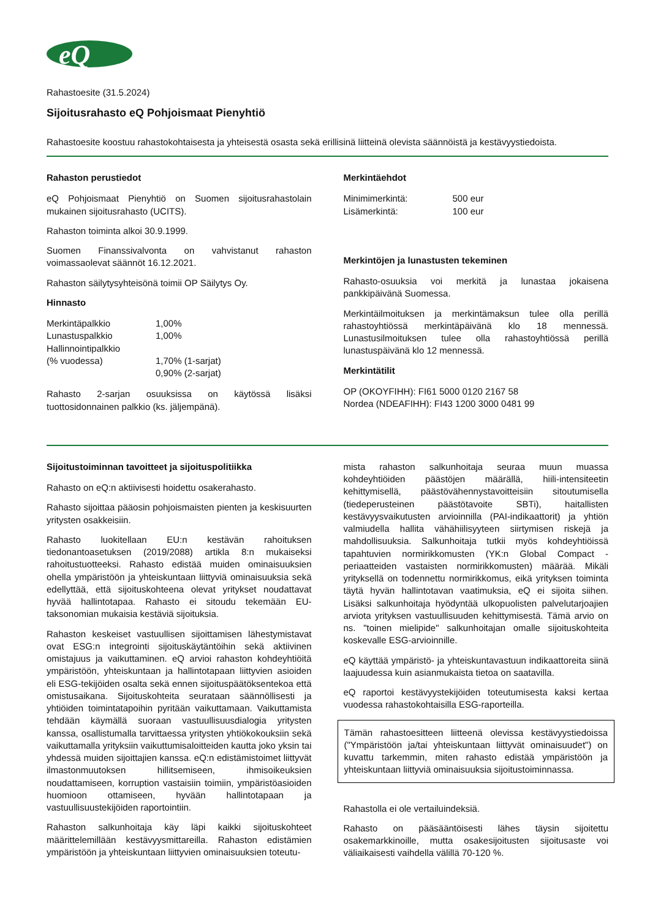eQ
Rahastoesite (31.5.2024)
Sijoitusrahasto eQ Pohjoismaat Pienyhtiö
Rahastoesite koostuu rahastokohtaisesta ja yhteisestä osasta sekä erillisinä liitteinä olevista säännöistä ja kestävyystiedoista.
Rahaston perustiedot
eQ Pohjoismaat Pienyhtiö on Suomen sijoitusrahastolain mukainen sijoitusrahasto (UCITS).
Rahaston toiminta alkoi 30.9.1999.
Suomen Finanssivalvonta on vahvistanut rahaston voimassaolevat säännöt 16.12.2021.
Rahaston säilytysyhteisönä toimii OP Säilytys Oy.
Hinnasto
| Merkintäpalkkio | 1,00% |
| Lunastuspalkkio | 1,00% |
| Hallinnointipalkkio | |
| (% vuodessa) | 1,70% (1-sarjat) |
| | 0,90% (2-sarjat) |
Rahasto 2-sarjan osuuksissa on käytössä lisäksi tuottosidonnainen palkkio (ks. jäljempänä).
Merkintäehdot
| Minimimerkintä: | 500 eur |
| Lisämerkintä: | 100 eur |
Merkintöjen ja lunastusten tekeminen
Rahasto-osuuksia voi merkitä ja lunastaa jokaisena pankkipäivänä Suomessa.
Merkintäilmoituksen ja merkintämaksun tulee olla perillä rahastoyhtiössä merkintäpäivänä klo 18 mennessä. Lunastusilmoituksen tulee olla rahastoyhtiössä perillä lunastuspäivänä klo 12 mennessä.
Merkintätilit
OP (OKOYFIHH): FI61 5000 0120 2167 58
Nordea (NDEAFIHH): FI43 1200 3000 0481 99
Sijoitustoiminnan tavoitteet ja sijoituspolitiikka
Rahasto on eQ:n aktiivisesti hoidettu osakerahasto.
Rahasto sijoittaa pääosin pohjoismaisten pienten ja keskisuurten yritysten osakkeisiin.
Rahasto luokitellaan EU:n kestävän rahoituksen tiedonantoasetuksen (2019/2088) artikla 8:n mukaiseksi rahoitustuotteeksi. Rahasto edistää muiden ominaisuuksien ohella ympäristöön ja yhteiskuntaan liittyviä ominaisuuksia sekä edellyttää, että sijoituskohteena olevat yritykset noudattavat hyvää hallintotapaa. Rahasto ei sitoudu tekemään EU-taksonomian mukaisia kestäviä sijoituksia.
Rahaston keskeiset vastuullisen sijoittamisen lähestymistavat ovat ESG:n integrointi sijoituskäytäntöihin sekä aktiivinen omistajuus ja vaikuttaminen. eQ arvioi rahaston kohdeyhtiöitä ympäristöön, yhteiskuntaan ja hallintotapaan liittyvien asioiden eli ESG-tekijöiden osalta sekä ennen sijoituspäätöksentekoa että omistusaikana. Sijoituskohteita seurataan säännöllisesti ja yhtiöiden toimintatapoihin pyritään vaikuttamaan. Vaikuttamista tehdään käymällä suoraan vastuullisuusdialogia yritysten kanssa, osallistumalla tarvittaessa yritysten yhtiökokouksiin sekä vaikuttamalla yrityksiin vaikuttumisaloitteiden kautta joko yksin tai yhdessä muiden sijoittajien kanssa. eQ:n edistämistoimet liittyvät ilmastonmuutoksen hillitsemiseen, ihmisoikeuksien noudattamiseen, korruption vastaisiin toimiin, ympäristöasioiden huomioon ottamiseen, hyvään hallintotapaan ja vastuullisuustekijöiden raportointiin.
Rahaston salkunhoitaja käy läpi kaikki sijoituskohteet määrittelemillään kestävyysmittareilla. Rahaston edistämien ympäristöön ja yhteiskuntaan liittyvien ominaisuuksien toteutu-
mista rahaston salkunhoitaja seuraa muun muassa kohdeyhtiöiden päästöjen määrällä, hiili-intensiteetin kehittymisellä, päästövähennystavoitteisiin sitoutumisella (tiedeperusteinen päästötavoite SBTi), haitallisten kestävyysvaikutusten arvioinnilla (PAI-indikaattorit) ja yhtiön valmiudella hallita vähähiilisyyteen siirtymisen riskejä ja mahdollisuuksia. Salkunhoitaja tutkii myös kohdeyhtiöissä tapahtuvien normirikkomusten (YK:n Global Compact -periaatteiden vastaisten normirikkomusten) määrää. Mikäli yrityksellä on todennettu normirikkomus, eikä yrityksen toiminta täytä hyvän hallintotavan vaatimuksia, eQ ei sijoita siihen. Lisäksi salkunhoitaja hyödyntää ulkopuolisten palvelutarjoajien arviota yrityksen vastuullisuuden kehittymisestä. Tämä arvio on ns. "toinen mielipide" salkunhoitajan omalle sijoituskohteita koskevalle ESG-arvioinnille.
eQ käyttää ympäristö- ja yhteiskuntavastuun indikaattoreita siinä laajuudessa kuin asianmukaista tietoa on saatavilla.
eQ raportoi kestävyystekijöiden toteutumisesta kaksi kertaa vuodessa rahastokohtaisilla ESG-raporteilla.
Tämän rahastoesitteen liitteenä olevissa kestävyystiedoissa ("Ympäristöön ja/tai yhteiskuntaan liittyvät ominaisuudet") on kuvattu tarkemmin, miten rahasto edistää ympäristöön ja yhteiskuntaan liittyviä ominaisuuksia sijoitustoiminnassa.
Rahastolla ei ole vertailuindeksiä.
Rahasto on pääsääntöisesti lähes täysin sijoitettu osakemarkkinoille, mutta osakesijoitusten sijoitusaste voi väliaikaisesti vaihdella välillä 70-120 %.